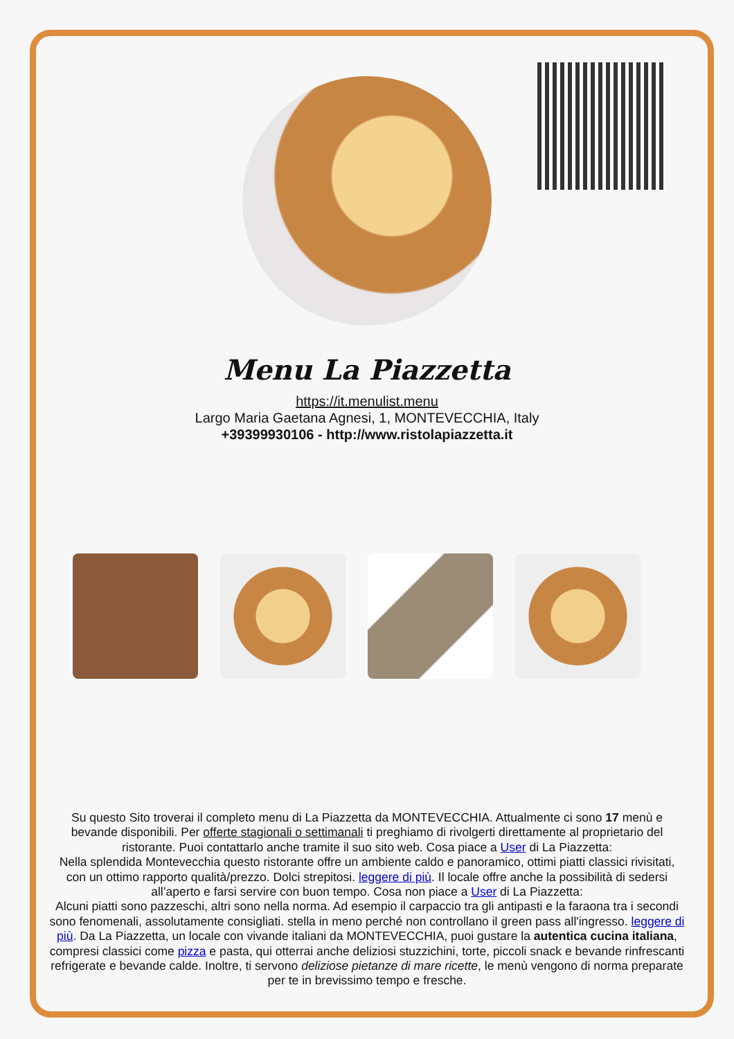Menu La Piazzetta
https://it.menulist.menu
Largo Maria Gaetana Agnesi, 1, MONTEVECCHIA, Italy
+39399930106 - http://www.ristolapiazzetta.it
Su questo Sito troverai il completo menu di La Piazzetta da MONTEVECCHIA. Attualmente ci sono 17 menù e bevande disponibili. Per offerte stagionali o settimanali ti preghiamo di rivolgerti direttamente al proprietario del ristorante. Puoi contattarlo anche tramite il suo sito web. Cosa piace a User di La Piazzetta:
Nella splendida Montevecchia questo ristorante offre un ambiente caldo e panoramico, ottimi piatti classici rivisitati, con un ottimo rapporto qualità/prezzo. Dolci strepitosi. leggere di più. Il locale offre anche la possibilità di sedersi all’aperto e farsi servire con buon tempo. Cosa non piace a User di La Piazzetta:
Alcuni piatti sono pazzeschi, altri sono nella norma. Ad esempio il carpaccio tra gli antipasti e la faraona tra i secondi sono fenomenali, assolutamente consigliati. stella in meno perché non controllano il green pass all'ingresso. leggere di più. Da La Piazzetta, un locale con vivande italiani da MONTEVECCHIA, puoi gustare la autentica cucina italiana, compresi classici come pizza e pasta, qui otterrai anche deliziosi stuzzichini, torte, piccoli snack e bevande rinfrescanti refrigerate e bevande calde. Inoltre, ti servono deliziose pietanze di mare ricette, le menù vengono di norma preparate per te in brevissimo tempo e fresche.